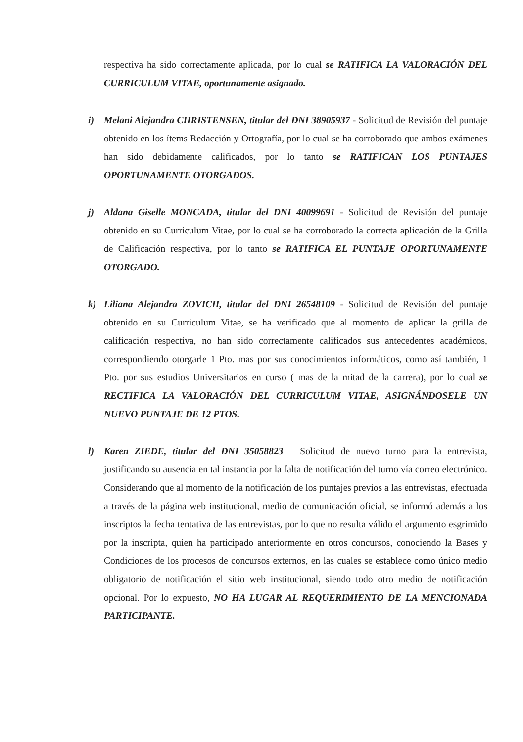respectiva ha sido correctamente aplicada, por lo cual se RATIFICA LA VALORACIÓN DEL CURRICULUM VITAE, oportunamente asignado.
i) Melani Alejandra CHRISTENSEN, titular del DNI 38905937 - Solicitud de Revisión del puntaje obtenido en los ítems Redacción y Ortografía, por lo cual se ha corroborado que ambos exámenes han sido debidamente calificados, por lo tanto se RATIFICAN LOS PUNTAJES OPORTUNAMENTE OTORGADOS.
j) Aldana Giselle MONCADA, titular del DNI 40099691 - Solicitud de Revisión del puntaje obtenido en su Curriculum Vitae, por lo cual se ha corroborado la correcta aplicación de la Grilla de Calificación respectiva, por lo tanto se RATIFICA EL PUNTAJE OPORTUNAMENTE OTORGADO.
k) Liliana Alejandra ZOVICH, titular del DNI 26548109 - Solicitud de Revisión del puntaje obtenido en su Curriculum Vitae, se ha verificado que al momento de aplicar la grilla de calificación respectiva, no han sido correctamente calificados sus antecedentes académicos, correspondiendo otorgarle 1 Pto. mas por sus conocimientos informáticos, como así también, 1 Pto. por sus estudios Universitarios en curso ( mas de la mitad de la carrera), por lo cual se RECTIFICA LA VALORACIÓN DEL CURRICULUM VITAE, ASIGNÁNDOSELE UN NUEVO PUNTAJE DE 12 PTOS.
l) Karen ZIEDE, titular del DNI 35058823 – Solicitud de nuevo turno para la entrevista, justificando su ausencia en tal instancia por la falta de notificación del turno vía correo electrónico. Considerando que al momento de la notificación de los puntajes previos a las entrevistas, efectuada a través de la página web institucional, medio de comunicación oficial, se informó además a los inscriptos la fecha tentativa de las entrevistas, por lo que no resulta válido el argumento esgrimido por la inscripta, quien ha participado anteriormente en otros concursos, conociendo la Bases y Condiciones de los procesos de concursos externos, en las cuales se establece como único medio obligatorio de notificación el sitio web institucional, siendo todo otro medio de notificación opcional. Por lo expuesto, NO HA LUGAR AL REQUERIMIENTO DE LA MENCIONADA PARTICIPANTE.